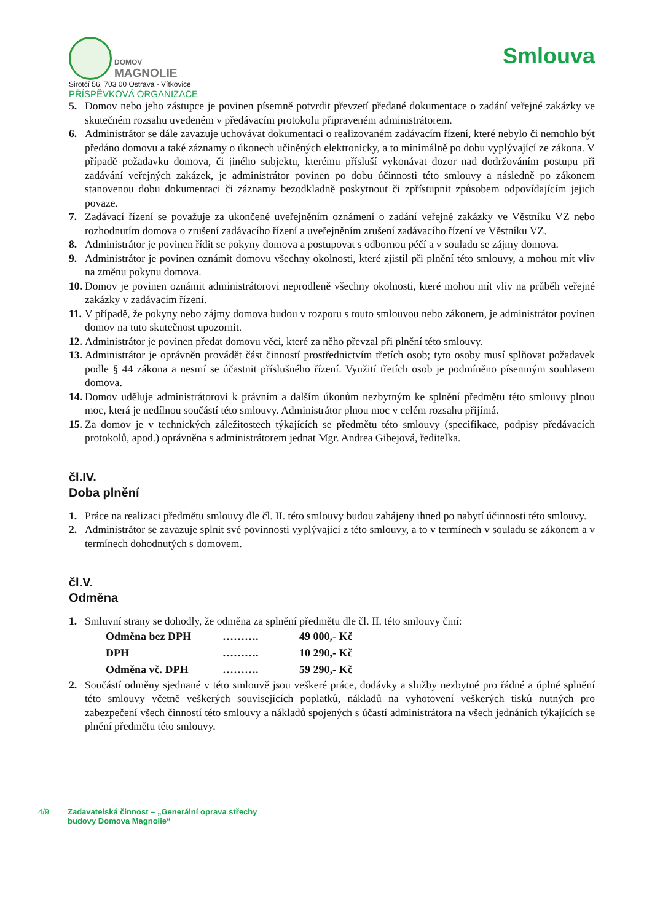DOMOV
MAGNOLIE
Sirotčí 56, 703 00 Ostrava - Vítkovice
PŘÍSPĚVKOVÁ ORGANIZACE
Smlouva
5. Domov nebo jeho zástupce je povinen písemně potvrdit převzetí předané dokumentace o zadání veřejné zakázky ve skutečném rozsahu uvedeném v předávacím protokolu připraveném administrátorem.
6. Administrátor se dále zavazuje uchovávat dokumentaci o realizovaném zadávacím řízení, které nebylo či nemohlo být předáno domovu a také záznamy o úkonech učiněných elektronicky, a to minimálně po dobu vyplývající ze zákona. V případě požadavku domova, či jiného subjektu, kterému přísluší vykonávat dozor nad dodržováním postupu při zadávání veřejných zakázek, je administrátor povinen po dobu účinnosti této smlouvy a následně po zákonem stanovenou dobu dokumentaci či záznamy bezodkladně poskytnout či zpřístupnit způsobem odpovídajícím jejich povaze.
7. Zadávací řízení se považuje za ukončené uveřejněním oznámení o zadání veřejné zakázky ve Věstníku VZ nebo rozhodnutím domova o zrušení zadávacího řízení a uveřejněním zrušení zadávacího řízení ve Věstníku VZ.
8. Administrátor je povinen řídit se pokyny domova a postupovat s odbornou péčí a v souladu se zájmy domova.
9. Administrátor je povinen oznámit domovu všechny okolnosti, které zjistil při plnění této smlouvy, a mohou mít vliv na změnu pokynu domova.
10. Domov je povinen oznámit administrátorovi neprodleně všechny okolnosti, které mohou mít vliv na průběh veřejné zakázky v zadávacím řízení.
11. V případě, že pokyny nebo zájmy domova budou v rozporu s touto smlouvou nebo zákonem, je administrátor povinen domov na tuto skutečnost upozornit.
12. Administrátor je povinen předat domovu věci, které za něho převzal při plnění této smlouvy.
13. Administrátor je oprávněn provádět část činností prostřednictvím třetích osob; tyto osoby musí splňovat požadavek podle § 44 zákona a nesmí se účastnit příslušného řízení. Využití třetích osob je podmíněno písemným souhlasem domova.
14. Domov uděluje administrátorovi k právním a dalším úkonům nezbytným ke splnění předmětu této smlouvy plnou moc, která je nedílnou součástí této smlouvy. Administrátor plnou moc v celém rozsahu přijímá.
15. Za domov je v technických záležitostech týkajících se předmětu této smlouvy (specifikace, podpisy předávacích protokolů, apod.) oprávněna s administrátorem jednat Mgr. Andrea Gibejová, ředitelka.
čl.IV.
Doba plnění
1. Práce na realizaci předmětu smlouvy dle čl. II. této smlouvy budou zahájeny ihned po nabytí účinnosti této smlouvy.
2. Administrátor se zavazuje splnit své povinnosti vyplývající z této smlouvy, a to v termínech v souladu se zákonem a v termínech dohodnutých s domovem.
čl.V.
Odměna
1. Smluvní strany se dohodly, že odměna za splnění předmětu dle čl. II. této smlouvy činí:
| Odměna bez DPH | ………. | 49 000,- Kč |
| DPH | ………. | 10 290,- Kč |
| Odměna vč. DPH | ………. | 59 290,- Kč |
2. Součástí odměny sjednané v této smlouvě jsou veškeré práce, dodávky a služby nezbytné pro řádné a úplné splnění této smlouvy včetně veškerých souvisejících poplatků, nákladů na vyhotovení veškerých tisků nutných pro zabezpečení všech činností této smlouvy a nákladů spojených s účastí administrátora na všech jednáních týkajících se plnění předmětu této smlouvy.
4/9 Zadavatelská činnost – „Generální oprava střechy
budovy Domova Magnolie“